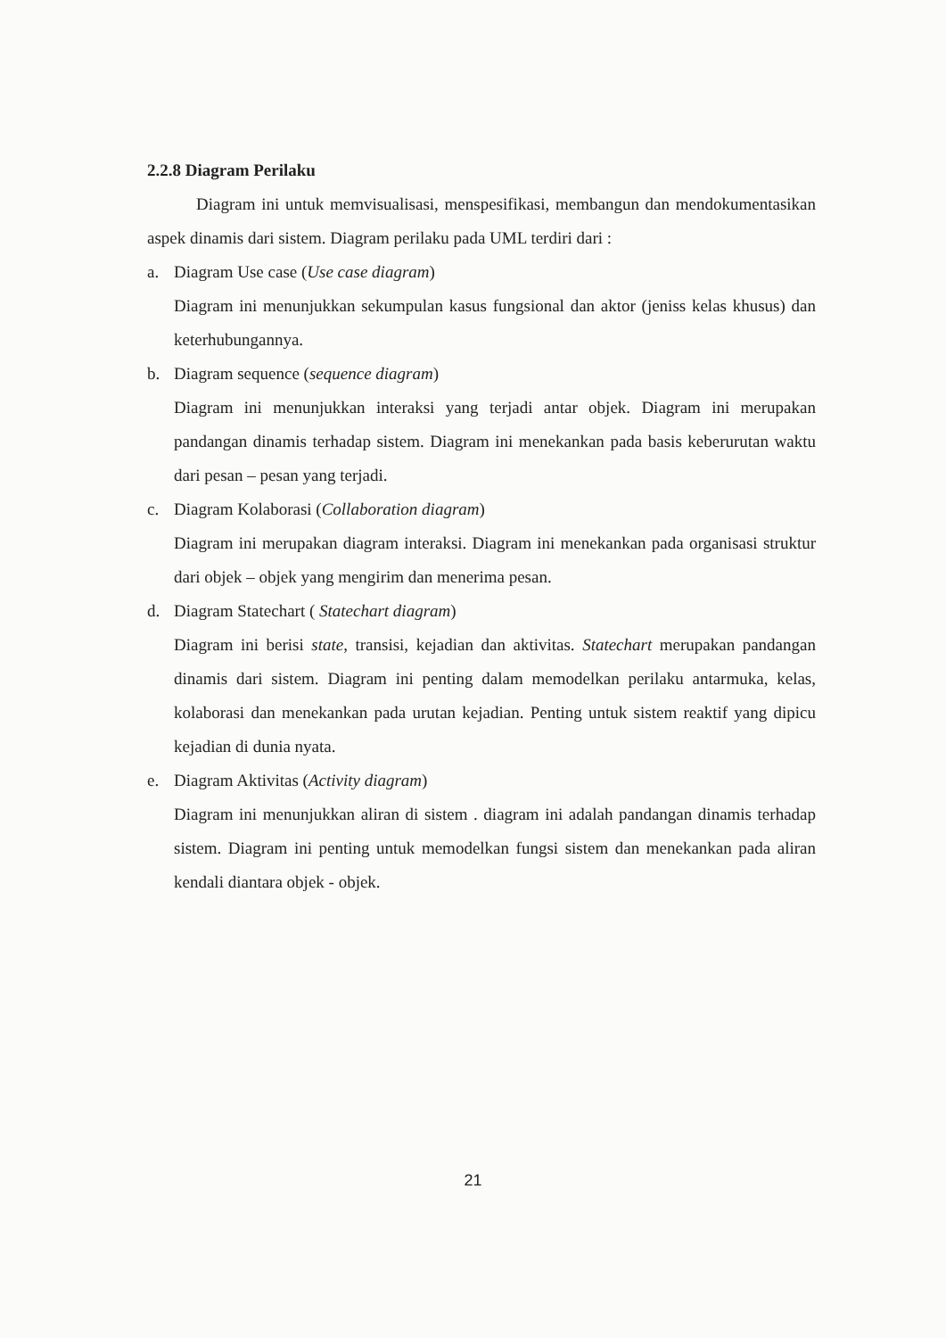2.2.8 Diagram Perilaku
Diagram ini untuk memvisualisasi, menspesifikasi, membangun dan mendokumentasikan aspek dinamis dari sistem. Diagram perilaku pada UML terdiri dari :
a. Diagram Use case (Use case diagram)
Diagram ini menunjukkan sekumpulan kasus fungsional dan aktor (jeniss kelas khusus) dan keterhubungannya.
b. Diagram sequence (sequence diagram)
Diagram ini menunjukkan interaksi yang terjadi antar objek. Diagram ini merupakan pandangan dinamis terhadap sistem. Diagram ini menekankan pada basis keberurutan waktu dari pesan – pesan yang terjadi.
c. Diagram Kolaborasi (Collaboration diagram)
Diagram ini merupakan diagram interaksi. Diagram ini menekankan pada organisasi struktur dari objek – objek yang mengirim dan menerima pesan.
d. Diagram Statechart ( Statechart diagram)
Diagram ini berisi state, transisi, kejadian dan aktivitas. Statechart merupakan pandangan dinamis dari sistem. Diagram ini penting dalam memodelkan perilaku antarmuka, kelas, kolaborasi dan menekankan pada urutan kejadian. Penting untuk sistem reaktif yang dipicu kejadian di dunia nyata.
e. Diagram Aktivitas (Activity diagram)
Diagram ini menunjukkan aliran di sistem . diagram ini adalah pandangan dinamis terhadap sistem. Diagram ini penting untuk memodelkan fungsi sistem dan menekankan pada aliran kendali diantara objek - objek.
21